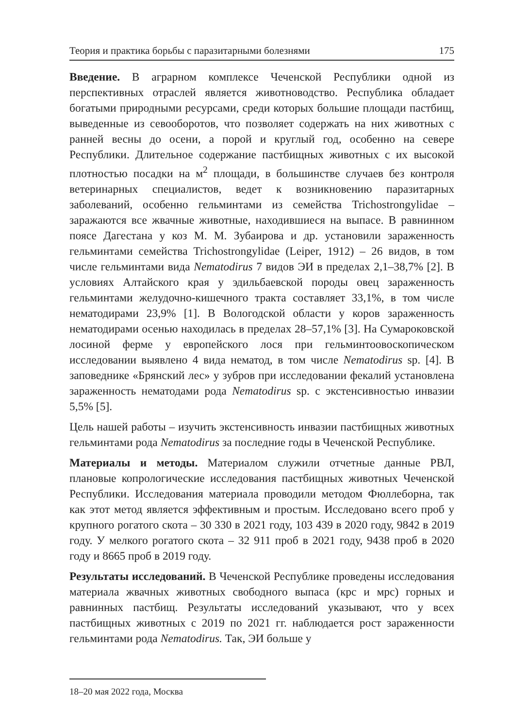Теория и практика борьбы с паразитарными болезнями 175
Введение. В аграрном комплексе Чеченской Республики одной из перспективных отраслей является животноводство. Республика обладает богатыми природными ресурсами, среди которых большие площади пастбищ, выведенные из севооборотов, что позволяет содержать на них животных с ранней весны до осени, а порой и круглый год, особенно на севере Республики. Длительное содержание пастбищных животных с их высокой плотностью посадки на м<sup>2</sup> площади, в большинстве случаев без контроля ветеринарных специалистов, ведет к возникновению паразитарных заболеваний, особенно гельминтами из семейства Trichostrongylidae – заражаются все жвачные животные, находившиеся на выпасе. В равнинном поясе Дагестана у коз М. М. Зубаирова и др. установили зараженность гельминтами семейства Trichostrongylidae (Leiper, 1912) – 26 видов, в том числе гельминтами вида Nematodirus 7 видов ЭИ в пределах 2,1–38,7% [2]. В условиях Алтайского края у эдильбаевской породы овец зараженность гельминтами желудочно-кишечного тракта составляет 33,1%, в том числе нематодирами 23,9% [1]. В Вологодской области у коров зараженность нематодирами осенью находилась в пределах 28–57,1% [3]. На Сумароковской лосиной ферме у европейского лося при гельминтоовоскопическом исследовании выявлено 4 вида нематод, в том числе Nematodirus sp. [4]. В заповеднике «Брянский лес» у зубров при исследовании фекалий установлена зараженность нематодами рода Nematodirus sp. с экстенсивностью инвазии 5,5% [5].
Цель нашей работы – изучить экстенсивность инвазии пастбищных животных гельминтами рода Nematodirus за последние годы в Чеченской Республике.
Материалы и методы. Материалом служили отчетные данные РВЛ, плановые копрологические исследования пастбищных животных Чеченской Республики. Исследования материала проводили методом Фюллеборна, так как этот метод является эффективным и простым. Исследовано всего проб у крупного рогатого скота – 30 330 в 2021 году, 103 439 в 2020 году, 9842 в 2019 году. У мелкого рогатого скота – 32 911 проб в 2021 году, 9438 проб в 2020 году и 8665 проб в 2019 году.
Результаты исследований. В Чеченской Республике проведены исследования материала жвачных животных свободного выпаса (крс и мрс) горных и равнинных пастбищ. Результаты исследований указывают, что у всех пастбищных животных с 2019 по 2021 гг. наблюдается рост зараженности гельминтами рода Nematodirus. Так, ЭИ больше у
18–20 мая 2022 года, Москва